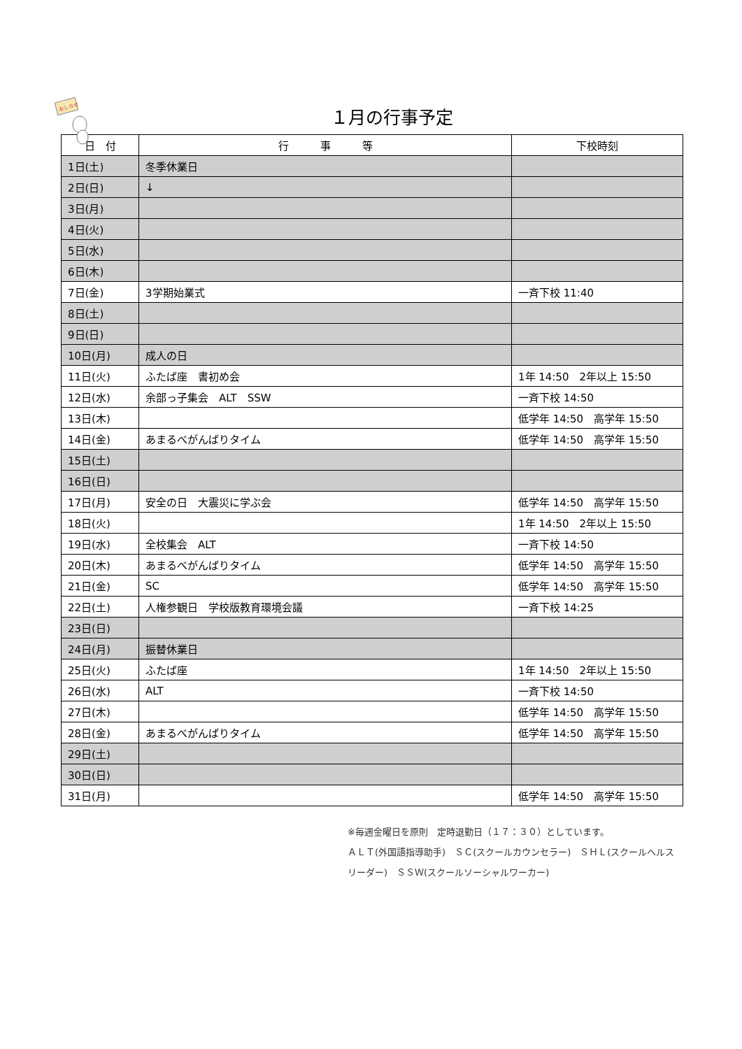おしらせ
１月の行事予定
| 日 付 | 行 事 等 | 下校時刻 |
| --- | --- | --- |
| 1日(土) | 冬季休業日 | |
| 2日(日) | ↓ | |
| 3日(月) | | |
| 4日(火) | | |
| 5日(水) | | |
| 6日(木) | | |
| 7日(金) | 3学期始業式 | 一斉下校 11:40 |
| 8日(土) | | |
| 9日(日) | | |
| 10日(月) | 成人の日 | |
| 11日(火) | ふたば座 書初め会 | 1年 14:50 2年以上 15:50 |
| 12日(水) | 余部っ子集会 ALT SSW | 一斉下校 14:50 |
| 13日(木) | | 低学年 14:50 高学年 15:50 |
| 14日(金) | あまるべがんばりタイム | 低学年 14:50 高学年 15:50 |
| 15日(土) | | |
| 16日(日) | | |
| 17日(月) | 安全の日 大震災に学ぶ会 | 低学年 14:50 高学年 15:50 |
| 18日(火) | | 1年 14:50 2年以上 15:50 |
| 19日(水) | 全校集会 ALT | 一斉下校 14:50 |
| 20日(木) | あまるべがんばりタイム | 低学年 14:50 高学年 15:50 |
| 21日(金) | SC | 低学年 14:50 高学年 15:50 |
| 22日(土) | 人権参観日 学校版教育環境会議 | 一斉下校 14:25 |
| 23日(日) | | |
| 24日(月) | 振替休業日 | |
| 25日(火) | ふたば座 | 1年 14:50 2年以上 15:50 |
| 26日(水) | ALT | 一斉下校 14:50 |
| 27日(木) | | 低学年 14:50 高学年 15:50 |
| 28日(金) | あまるべがんばりタイム | 低学年 14:50 高学年 15:50 |
| 29日(土) | | |
| 30日(日) | | |
| 31日(月) | | 低学年 14:50 高学年 15:50 |
※毎週金曜日を原則　定時退勤日（１７：３０）としています。
ＡＬＴ(外国語指導助手)　ＳＣ(スクールカウンセラー)　ＳＨＬ(スクールヘルスリーダー)　ＳＳＷ(スクールソーシャルワーカー)